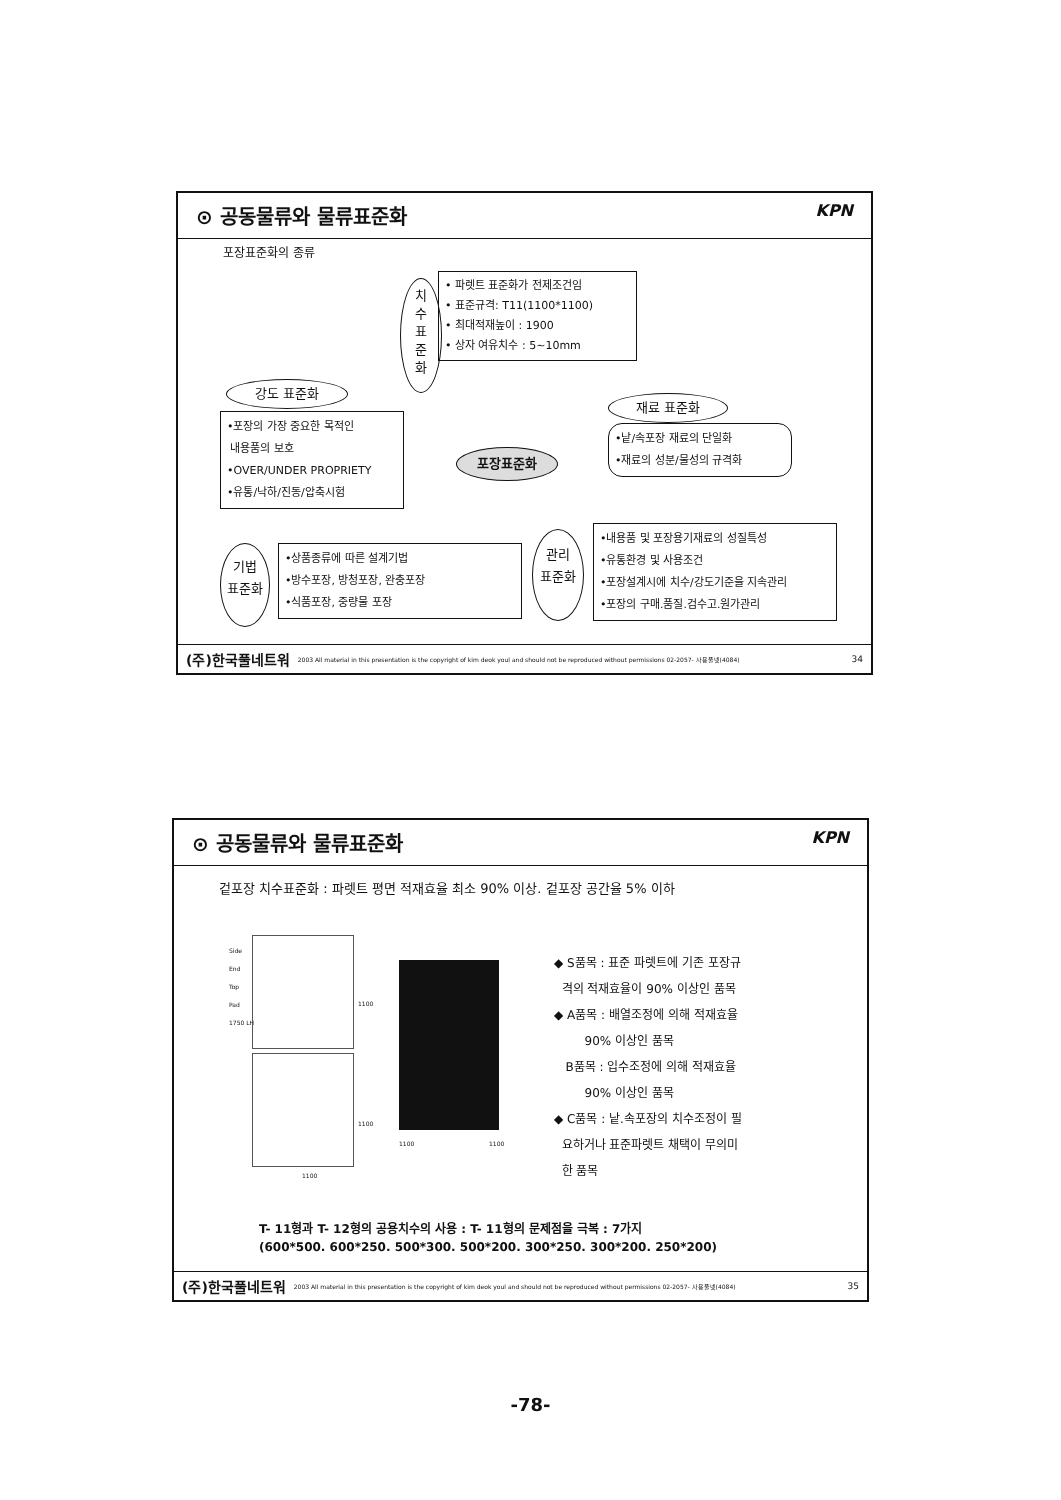⊙ 공동물류와 물류표준화 KPN
포장표준화의 종류
치
수
표
준
화
• 파렛트 표준화가 전제조건임
• 표준규격: T11(1100*1100)
• 최대적재높이 : 1900
• 상자 여유치수 : 5~10mm
강도 표준화
•포장의 가장 중요한 목적인
내용품의 보호
•OVER/UNDER PROPRIETY
•유통/낙하/진동/압축시험
포장표준화
재료 표준화
•낱/속포장 재료의 단일화
•재료의 성분/물성의 규격화
기법
표준화
•상품종류에 따른 설계기법
•방수포장, 방청포장, 완충포장
•식품포장, 중량물 포장
관리
표준화
•내용품 및 포장용기재료의 성질특성
•유통환경 및 사용조건
•포장설계시에 치수/강도기준을 지속관리
•포장의 구매.품질.검수고.원가관리
(주)한국풀네트워 2003 All material in this presentation is the copyright of kim deok youl and should not be reproduced without permissions 02-2057- 사용풀넷(4084) 34
⊙ 공동물류와 물류표준화 KPN
겉포장 치수표준화 : 파렛트 평면 적재효율 최소 90% 이상. 겉포장 공간율 5% 이하
Side
End
Top
Pad
1750 LH
1100
1100
1100
1100 1100
◆ S품목 : 표준 파렛트에 기존 포장규
격의 적재효율이 90% 이상인 품목
◆ A품목 : 배열조정에 의해 적재효율
90% 이상인 품목
B품목 : 입수조정에 의해 적재효율
90% 이상인 품목
◆ C품목 : 낱.속포장의 치수조정이 필
요하거나 표준파렛트 채택이 무의미
한 품목
T- 11형과 T- 12형의 공용치수의 사용 : T- 11형의 문제점을 극복 : 7가지
(600*500. 600*250. 500*300. 500*200. 300*250. 300*200. 250*200)
(주)한국풀네트워 2003 All material in this presentation is the copyright of kim deok youl and should not be reproduced without permissions 02-2057- 사용풀넷(4084) 35
-78-